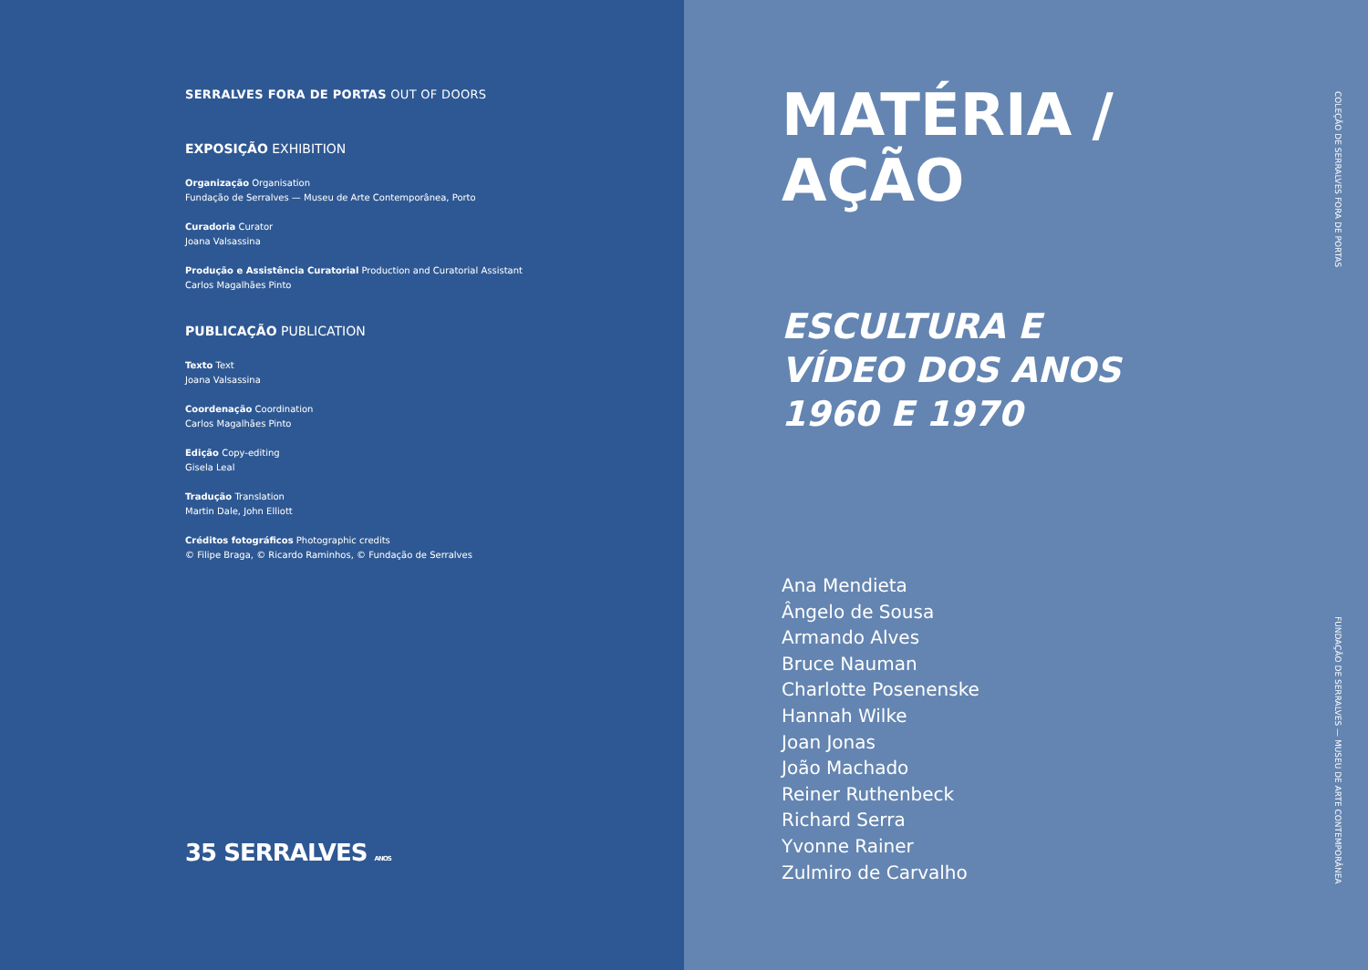SERRALVES FORA DE PORTAS OUT OF DOORS
EXPOSIÇÃO EXHIBITION
Organização Organisation
Fundação de Serralves — Museu de Arte Contemporânea, Porto
Curadoria Curator
Joana Valsassina
Produção e Assistência Curatorial Production and Curatorial Assistant
Carlos Magalhães Pinto
PUBLICAÇÃO PUBLICATION
Texto Text
Joana Valsassina
Coordenação Coordination
Carlos Magalhães Pinto
Edição Copy-editing
Gisela Leal
Tradução Translation
Martin Dale, John Elliott
Créditos fotográficos Photographic credits
© Filipe Braga, © Ricardo Raminhos, © Fundação de Serralves
35 SERRALVES ANOS
MATÉRIA /
AÇÃO
ESCULTURA E
VÍDEO DOS ANOS
1960 E 1970
Ana Mendieta
Ângelo de Sousa
Armando Alves
Bruce Nauman
Charlotte Posenenske
Hannah Wilke
Joan Jonas
João Machado
Reiner Ruthenbeck
Richard Serra
Yvonne Rainer
Zulmiro de Carvalho
COLEÇÃO DE SERRALVES FORA DE PORTAS FUNDAÇÃO DE SERRALVES — MUSEU DE ARTE CONTEMPORÂNEA